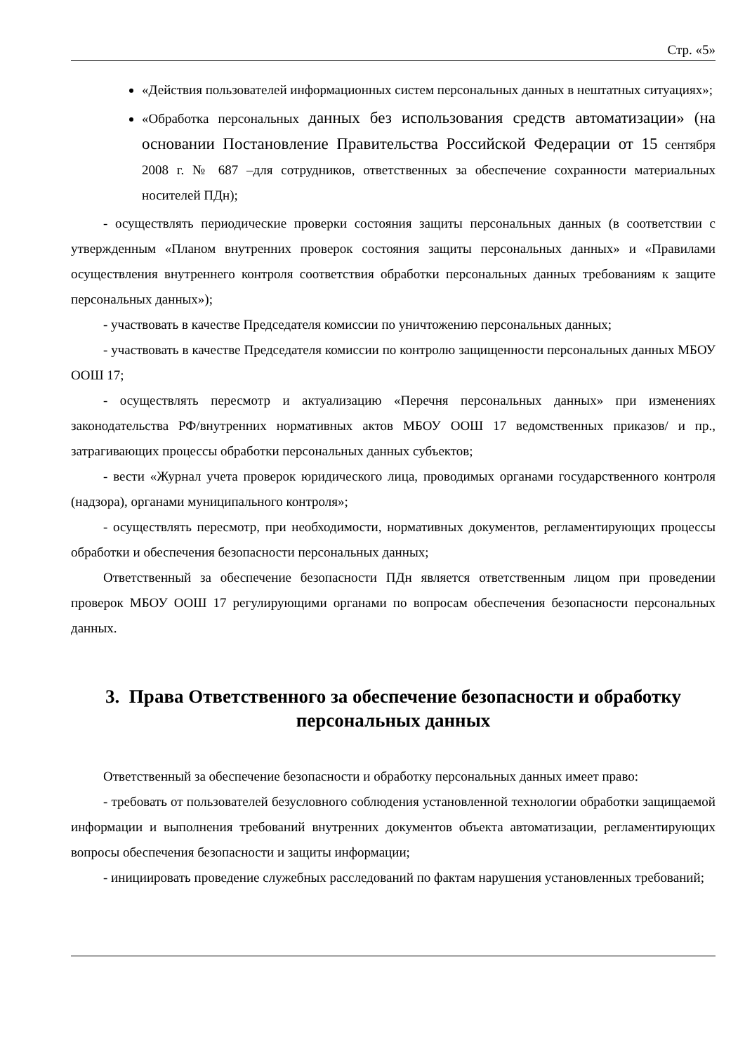Стр. «5»
«Действия пользователей информационных систем персональных данных в нештатных ситуациях»;
«Обработка персональных данных без использования средств автоматизации» (на основании Постановление Правительства Российской Федерации от 15 сентября 2008 г. № 687 –для сотрудников, ответственных за обеспечение сохранности материальных носителей ПДн);
- осуществлять периодические проверки состояния защиты персональных данных (в соответствии с утвержденным «Планом внутренних проверок состояния защиты персональных данных» и «Правилами осуществления внутреннего контроля соответствия обработки персональных данных требованиям к защите персональных данных»);
- участвовать в качестве Председателя комиссии по уничтожению персональных данных;
- участвовать в качестве Председателя комиссии по контролю защищенности персональных данных МБОУ ООШ 17;
- осуществлять пересмотр и актуализацию «Перечня персональных данных» при изменениях законодательства РФ/внутренних нормативных актов МБОУ ООШ 17 ведомственных приказов/ и пр., затрагивающих процессы обработки персональных данных субъектов;
- вести «Журнал учета проверок юридического лица, проводимых органами государственного контроля (надзора), органами муниципального контроля»;
- осуществлять пересмотр, при необходимости, нормативных документов, регламентирующих процессы обработки и обеспечения безопасности персональных данных;
Ответственный за обеспечение безопасности ПДн является ответственным лицом при проведении проверок МБОУ ООШ 17 регулирующими органами по вопросам обеспечения безопасности персональных данных.
3. Права Ответственного за обеспечение безопасности и обработку персональных данных
Ответственный за обеспечение безопасности и обработку персональных данных имеет право:
- требовать от пользователей безусловного соблюдения установленной технологии обработки защищаемой информации и выполнения требований внутренних документов объекта автоматизации, регламентирующих вопросы обеспечения безопасности и защиты информации;
- инициировать проведение служебных расследований по фактам нарушения установленных требований;